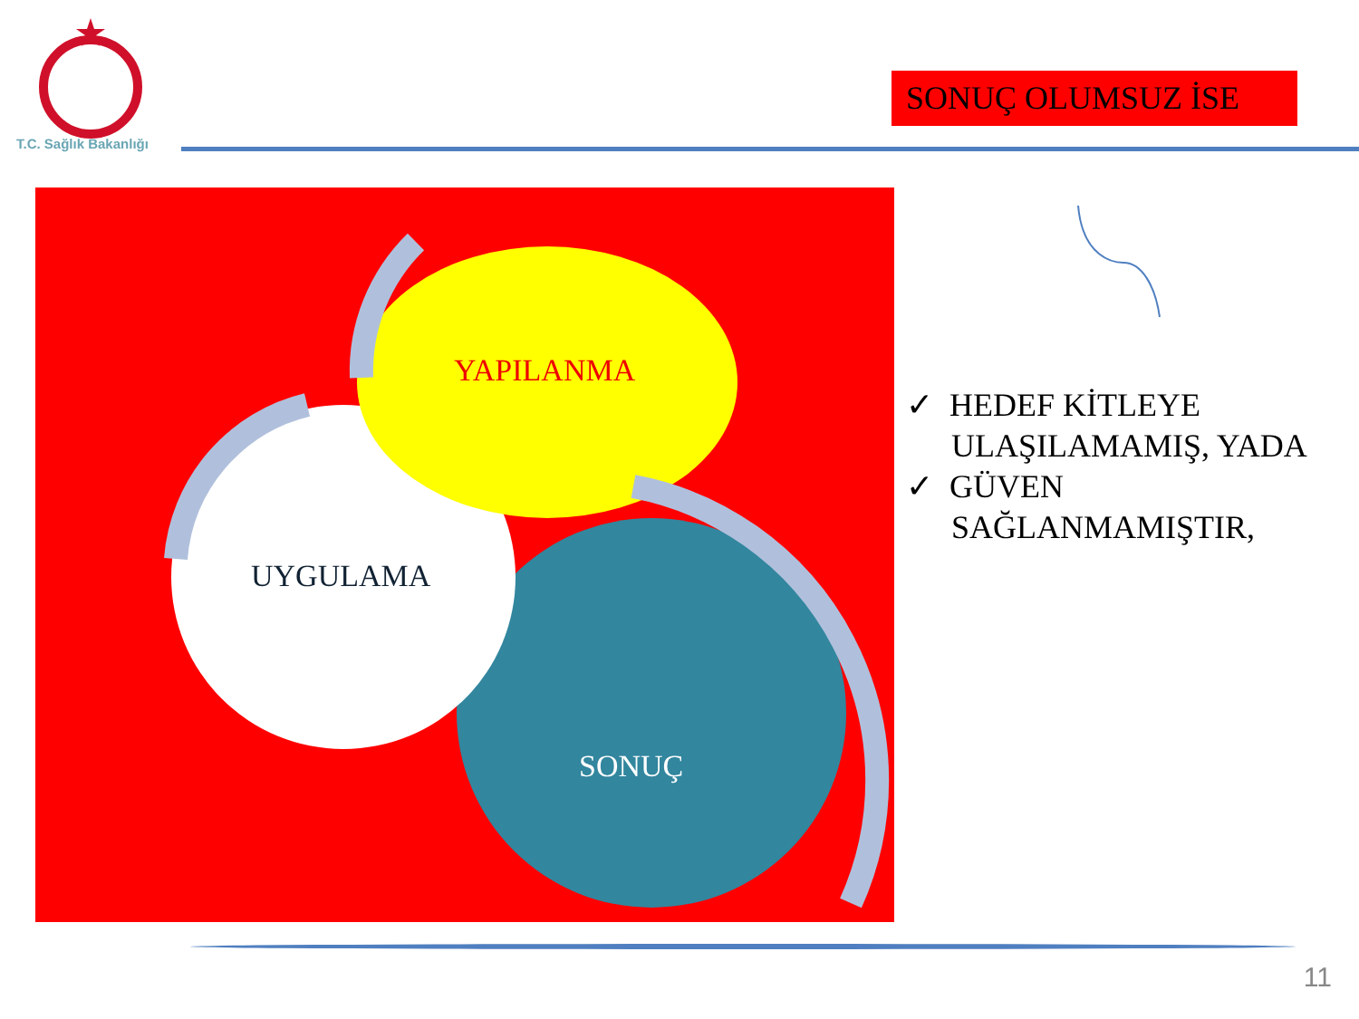T.C. Sağlık Bakanlığı
SONUÇ OLUMSUZ İSE
YAPILANMA
UYGULAMA
SONUÇ
✓ HEDEF KİTLEYE ULAŞILAMAMIŞ, YADA
✓ GÜVEN SAĞLANMAMIŞTIR,
11